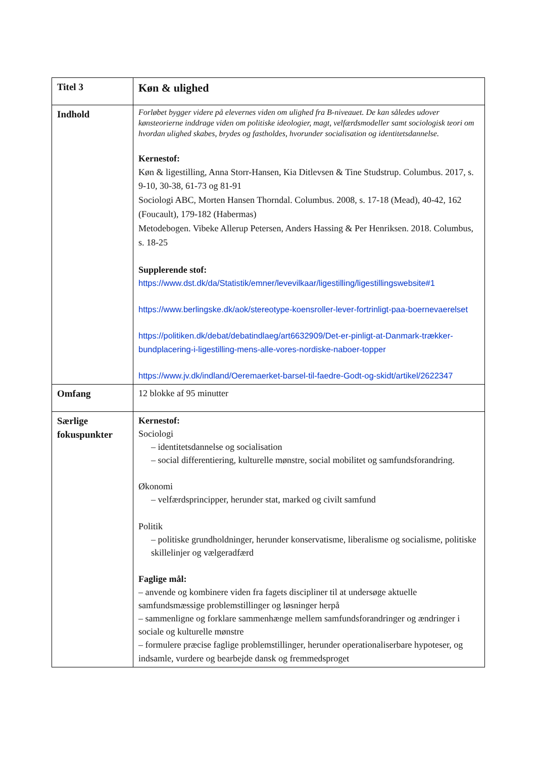| Titel 3 | Køn & ulighed |
| Indhold | Forløbet bygger videre på elevernes viden om ulighed fra B-niveauet. De kan således udover kønsteorierne inddrage viden om politiske ideologier, magt, velfærdsmodeller samt sociologisk teori om hvordan ulighed skabes, brydes og fastholdes, hvorunder socialisation og identitetsdannelse. Kernestof: Køn & ligestilling, Anna Storr-Hansen, Kia Ditlevsen & Tine Studstrup. Columbus. 2017, s. 9-10, 30-38, 61-73 og 81-91 Sociologi ABC, Morten Hansen Thorndal. Columbus. 2008, s. 17-18 (Mead), 40-42, 162 (Foucault), 179-182 (Habermas) Metodebogen. Vibeke Allerup Petersen, Anders Hassing & Per Henriksen. 2018. Columbus, s. 18-25 Supplerende stof: https://www.dst.dk/da/Statistik/emner/levevilkaar/ligestilling/ligestillingswebsite#1 https://www.berlingske.dk/aok/stereotype-koensroller-lever-fortrinligt-paa-boernevaerelset https://politiken.dk/debat/debatindlaeg/art6632909/Det-er-pinligt-at-Danmark-trækker-bundplacering-i-ligestilling-mens-alle-vores-nordiske-naboer-topper https://www.jv.dk/indland/Oeremaerket-barsel-til-faedre-Godt-og-skidt/artikel/2622347 |
| Omfang | 12 blokke af 95 minutter |
| Særlige fokuspunkter | Kernestof: Sociologi – identitetsdannelse og socialisation – social differentiering, kulturelle mønstre, social mobilitet og samfundsforandring. Økonomi – velfærdsprincipper, herunder stat, marked og civilt samfund Politik – politiske grundholdninger, herunder konservatisme, liberalisme og socialisme, politiske skillelinjer og vælgeradfærd Faglige mål: – anvende og kombinere viden fra fagets discipliner til at undersøge aktuelle samfundsmæssige problemstillinger og løsninger herpå – sammenligne og forklare sammenhænge mellem samfundsforandringer og ændringer i sociale og kulturelle mønstre – formulere præcise faglige problemstillinger, herunder operationaliserbare hypoteser, og indsamle, vurdere og bearbejde dansk og fremmedsproget |